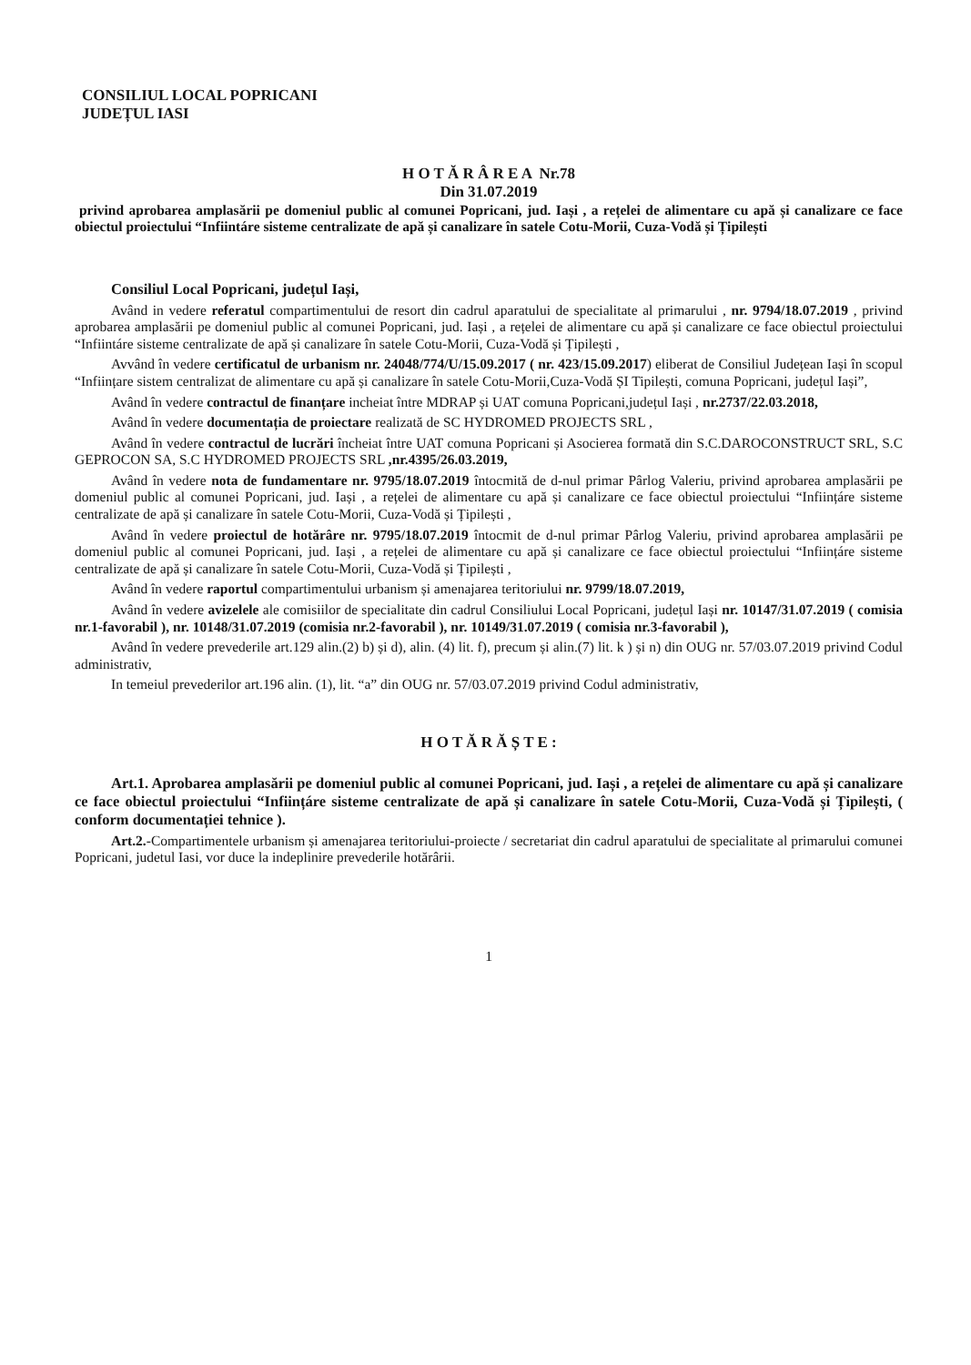CONSILIUL LOCAL POPRICANI
JUDEȚUL IASI
H O T Ă R Â R E A Nr.78
Din 31.07.2019
privind aprobarea amplasării pe domeniul public al comunei Popricani, jud. Iași , a rețelei de alimentare cu apă și canalizare ce face obiectul proiectului “Infiintáre sisteme centralizate de apă și canalizare în satele Cotu-Morii, Cuza-Vodă și Țipilești
Consiliul Local Popricani, județul Iași,
Având in vedere referatul compartimentului de resort din cadrul aparatului de specialitate al primarului , nr. 9794/18.07.2019 , privind aprobarea amplasării pe domeniul public al comunei Popricani, jud. Iași , a rețelei de alimentare cu apă și canalizare ce face obiectul proiectului “Infiintáre sisteme centralizate de apă și canalizare în satele Cotu-Morii, Cuza-Vodă și Țipilești ,
Avvând în vedere certificatul de urbanism nr. 24048/774/U/15.09.2017 ( nr. 423/15.09.2017) eliberat de Consiliul Județean Iași în scopul “Inființare sistem centralizat de alimentare cu apă și canalizare în satele Cotu-Morii,Cuza-Vodă ȘI Tipilești, comuna Popricani, județul Iași”,
Având în vedere contractul de finanțare incheiat între MDRAP și UAT comuna Popricani,județul Iași , nr.2737/22.03.2018,
Având în vedere documentația de proiectare realizată de SC HYDROMED PROJECTS SRL ,
Având în vedere contractul de lucrări încheiat între UAT comuna Popricani și Asocierea formată din S.C.DAROCONSTRUCT SRL, S.C GEPROCON SA, S.C HYDROMED PROJECTS SRL ,nr.4395/26.03.2019,
Având în vedere nota de fundamentare nr. 9795/18.07.2019 întocmită de d-nul primar Pârlog Valeriu, privind aprobarea amplasării pe domeniul public al comunei Popricani, jud. Iași , a rețelei de alimentare cu apă și canalizare ce face obiectul proiectului “Inființáre sisteme centralizate de apă și canalizare în satele Cotu-Morii, Cuza-Vodă și Țipilești ,
Având în vedere proiectul de hotărâre nr. 9795/18.07.2019 întocmit de d-nul primar Pârlog Valeriu, privind aprobarea amplasării pe domeniul public al comunei Popricani, jud. Iași , a rețelei de alimentare cu apă și canalizare ce face obiectul proiectului “Inființáre sisteme centralizate de apă și canalizare în satele Cotu-Morii, Cuza-Vodă și Țipilești ,
Având în vedere raportul compartimentului urbanism și amenajarea teritoriului nr. 9799/18.07.2019,
Având în vedere avizelele ale comisiilor de specialitate din cadrul Consiliului Local Popricani, județul Iași nr. 10147/31.07.2019 ( comisia nr.1-favorabil ), nr. 10148/31.07.2019 (comisia nr.2-favorabil ), nr. 10149/31.07.2019 ( comisia nr.3-favorabil ),
Având în vedere prevederile art.129 alin.(2) b) și d), alin. (4) lit. f), precum și alin.(7) lit. k ) și n) din OUG nr. 57/03.07.2019 privind Codul administrativ,
In temeiul prevederilor art.196 alin. (1), lit. “a” din OUG nr. 57/03.07.2019 privind Codul administrativ,
H O T Ă R Ă Ș T E :
Art.1. Aprobarea amplasării pe domeniul public al comunei Popricani, jud. Iași , a rețelei de alimentare cu apă și canalizare ce face obiectul proiectului “Inființáre sisteme centralizate de apă și canalizare în satele Cotu-Morii, Cuza-Vodă și Țipilești, ( conform documentației tehnice ).
Art.2.-Compartimentele urbanism și amenajarea teritoriului-proiecte / secretariat din cadrul aparatului de specialitate al primarului comunei Popricani, judetul Iasi, vor duce la indeplinire prevederile hotărârii.
1